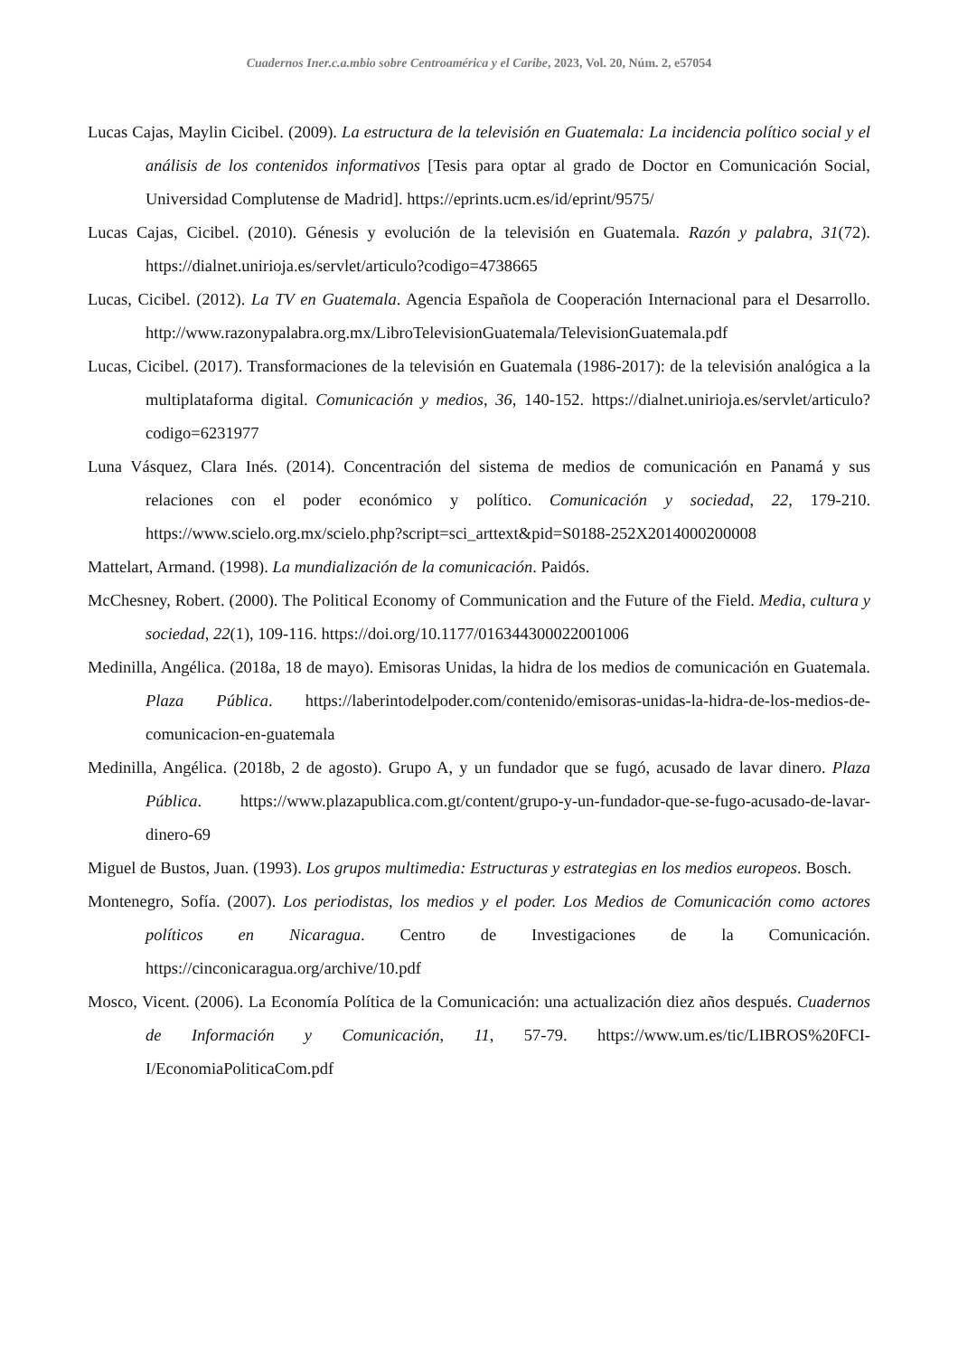Cuadernos Iner.c.a.mbio sobre Centroamérica y el Caribe, 2023, Vol. 20, Núm. 2, e57054
Lucas Cajas, Maylin Cicibel. (2009). La estructura de la televisión en Guatemala: La incidencia político social y el análisis de los contenidos informativos [Tesis para optar al grado de Doctor en Comunicación Social, Universidad Complutense de Madrid]. https://eprints.ucm.es/id/eprint/9575/
Lucas Cajas, Cicibel. (2010). Génesis y evolución de la televisión en Guatemala. Razón y palabra, 31(72). https://dialnet.unirioja.es/servlet/articulo?codigo=4738665
Lucas, Cicibel. (2012). La TV en Guatemala. Agencia Española de Cooperación Internacional para el Desarrollo. http://www.razonypalabra.org.mx/LibroTelevisionGuatemala/TelevisionGuatemala.pdf
Lucas, Cicibel. (2017). Transformaciones de la televisión en Guatemala (1986-2017): de la televisión analógica a la multiplataforma digital. Comunicación y medios, 36, 140-152. https://dialnet.unirioja.es/servlet/articulo?codigo=6231977
Luna Vásquez, Clara Inés. (2014). Concentración del sistema de medios de comunicación en Panamá y sus relaciones con el poder económico y político. Comunicación y sociedad, 22, 179-210. https://www.scielo.org.mx/scielo.php?script=sci_arttext&pid=S0188-252X2014000200008
Mattelart, Armand. (1998). La mundialización de la comunicación. Paidós.
McChesney, Robert. (2000). The Political Economy of Communication and the Future of the Field. Media, cultura y sociedad, 22(1), 109-116. https://doi.org/10.1177/016344300022001006
Medinilla, Angélica. (2018a, 18 de mayo). Emisoras Unidas, la hidra de los medios de comunicación en Guatemala. Plaza Pública. https://laberintodelpoder.com/contenido/emisoras-unidas-la-hidra-de-los-medios-de-comunicacion-en-guatemala
Medinilla, Angélica. (2018b, 2 de agosto). Grupo A, y un fundador que se fugó, acusado de lavar dinero. Plaza Pública. https://www.plazapublica.com.gt/content/grupo-y-un-fundador-que-se-fugo-acusado-de-lavar-dinero-69
Miguel de Bustos, Juan. (1993). Los grupos multimedia: Estructuras y estrategias en los medios europeos. Bosch.
Montenegro, Sofía. (2007). Los periodistas, los medios y el poder. Los Medios de Comunicación como actores políticos en Nicaragua. Centro de Investigaciones de la Comunicación. https://cinconicaragua.org/archive/10.pdf
Mosco, Vicent. (2006). La Economía Política de la Comunicación: una actualización diez años después. Cuadernos de Información y Comunicación, 11, 57-79. https://www.um.es/tic/LIBROS%20FCI-I/EconomiaPoliticaCom.pdf